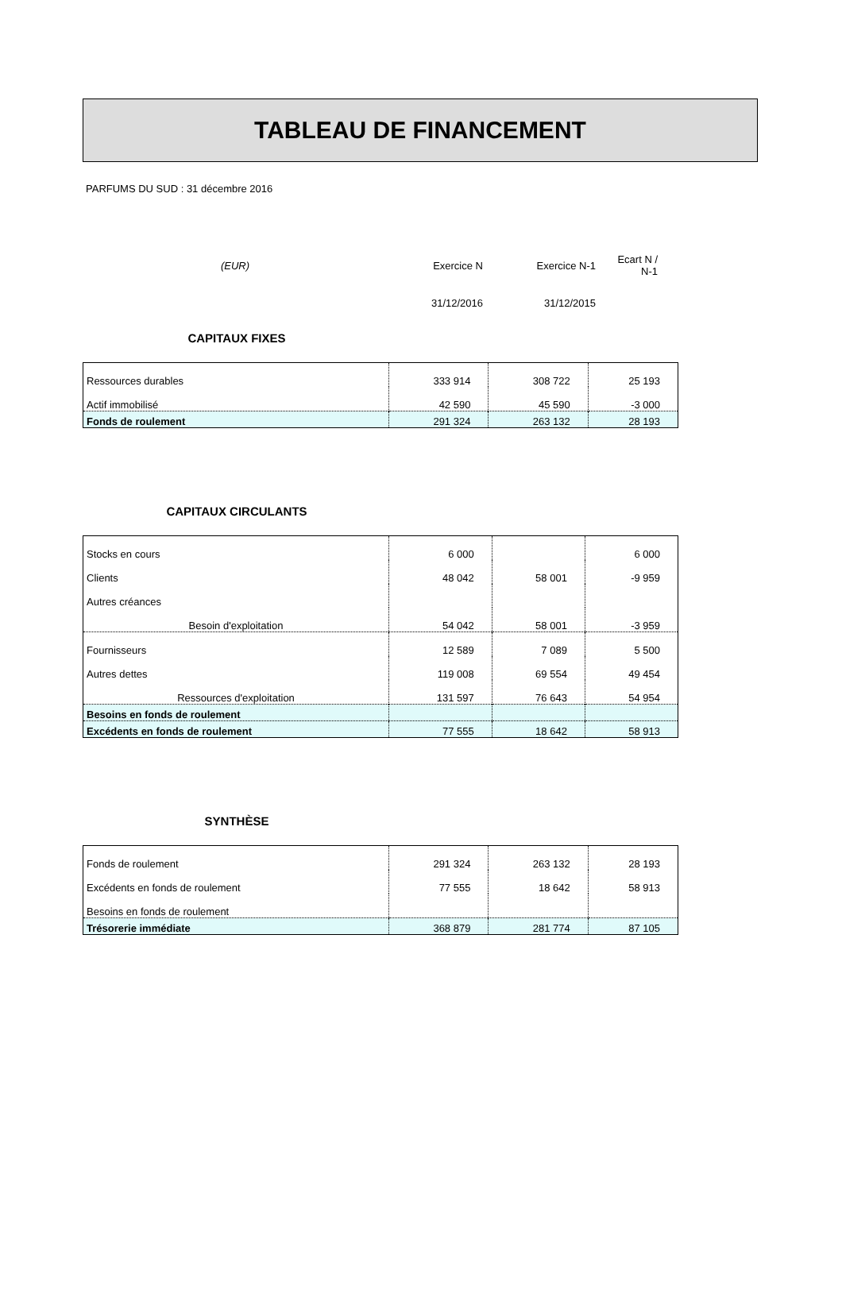TABLEAU DE FINANCEMENT
PARFUMS DU SUD : 31 décembre 2016
| (EUR) | Exercice N | Exercice N-1 | Ecart N / N-1 |
| | 31/12/2016 | 31/12/2015 | |
CAPITAUX FIXES
| Ressources durables | 333 914 | 308 722 | 25 193 |
| Actif immobilisé | 42 590 | 45 590 | -3 000 |
| Fonds de roulement | 291 324 | 263 132 | 28 193 |
CAPITAUX CIRCULANTS
| Stocks en cours | 6 000 | | 6 000 |
| Clients | 48 042 | 58 001 | -9 959 |
| Autres créances | | | |
| Besoin d'exploitation | 54 042 | 58 001 | -3 959 |
| Fournisseurs | 12 589 | 7 089 | 5 500 |
| Autres dettes | 119 008 | 69 554 | 49 454 |
| Ressources d'exploitation | 131 597 | 76 643 | 54 954 |
| Besoins en fonds de roulement | | | |
| Excédents en fonds de roulement | 77 555 | 18 642 | 58 913 |
SYNTHÈSE
| Fonds de roulement | 291 324 | 263 132 | 28 193 |
| Excédents en fonds de roulement | 77 555 | 18 642 | 58 913 |
| Besoins en fonds de roulement | | | |
| Trésorerie immédiate | 368 879 | 281 774 | 87 105 |